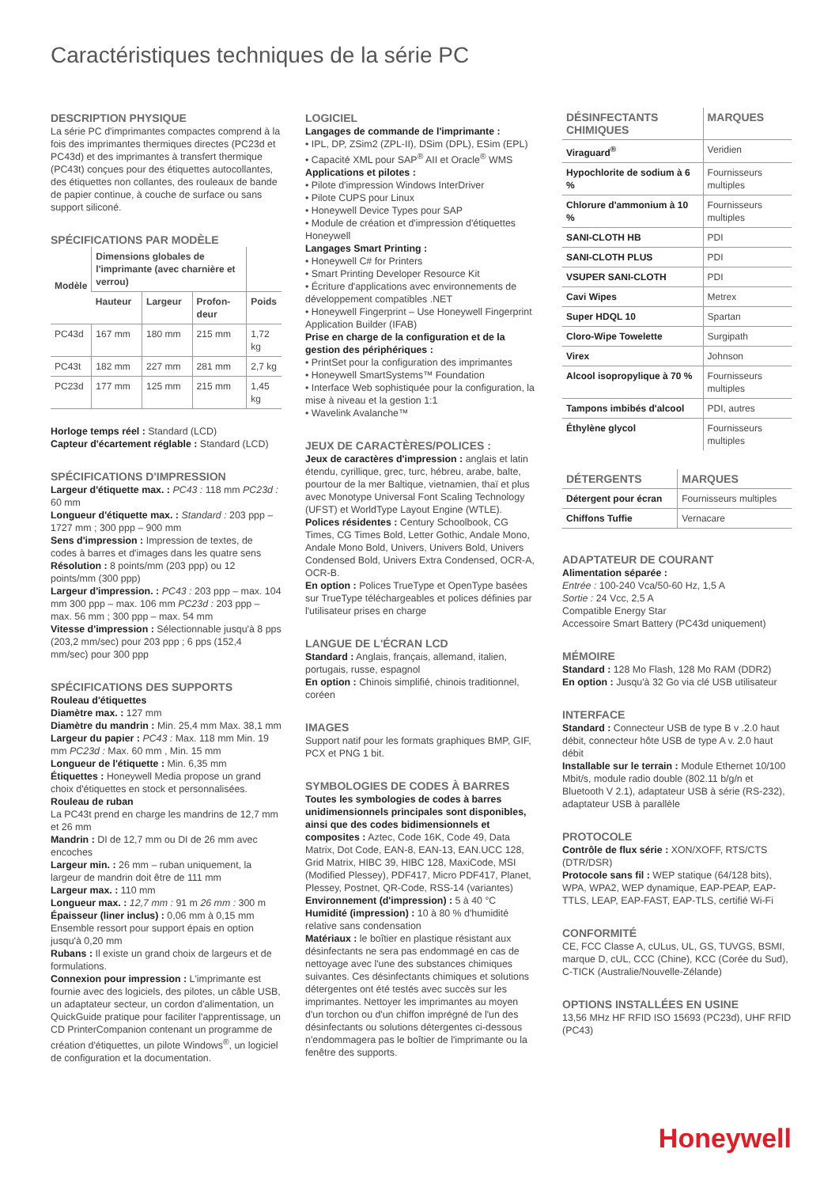Caractéristiques techniques de la série PC
DESCRIPTION PHYSIQUE
La série PC d'imprimantes compactes comprend à la fois des imprimantes thermiques directes (PC23d et PC43d) et des imprimantes à transfert thermique (PC43t) conçues pour des étiquettes autocollantes, des étiquettes non collantes, des rouleaux de bande de papier continue, à couche de surface ou sans support siliconé.
SPÉCIFICATIONS PAR MODÈLE
| Modèle | Dimensions globales de l'imprimante (avec charnière et verrou) | | | |
| --- | --- | --- | --- | --- |
| | Hauteur | Largeur | Profon-deur | Poids |
| PC43d | 167 mm | 180 mm | 215 mm | 1,72 kg |
| PC43t | 182 mm | 227 mm | 281 mm | 2,7 kg |
| PC23d | 177 mm | 125 mm | 215 mm | 1,45 kg |
Horloge temps réel : Standard (LCD)
Capteur d'écartement réglable : Standard (LCD)
SPÉCIFICATIONS D'IMPRESSION
Largeur d'étiquette max. : PC43 : 118 mm PC23d : 60 mm
Longueur d'étiquette max. : Standard : 203 ppp – 1727 mm ; 300 ppp – 900 mm
Sens d'impression : Impression de textes, de codes à barres et d'images dans les quatre sens
Résolution : 8 points/mm (203 ppp) ou 12 points/mm (300 ppp)
Largeur d'impression. : PC43 : 203 ppp – max. 104 mm 300 ppp – max. 106 mm PC23d : 203 ppp – max. 56 mm ; 300 ppp – max. 54 mm
Vitesse d'impression : Sélectionnable jusqu'à 8 pps (203,2 mm/sec) pour 203 ppp ; 6 pps (152,4 mm/sec) pour 300 ppp
SPÉCIFICATIONS DES SUPPORTS
Rouleau d'étiquettes
Diamètre max. : 127 mm
Diamètre du mandrin : Min. 25,4 mm Max. 38,1 mm
Largeur du papier : PC43 : Max. 118 mm Min. 19 mm PC23d : Max. 60 mm , Min. 15 mm
Longueur de l'étiquette : Min. 6,35 mm
Étiquettes : Honeywell Media propose un grand choix d'étiquettes en stock et personnalisées.
Rouleau de ruban
La PC43t prend en charge les mandrins de 12,7 mm et 26 mm
Mandrin : DI de 12,7 mm ou DI de 26 mm avec encoches
Largeur min. : 26 mm – ruban uniquement, la largeur de mandrin doit être de 111 mm
Largeur max. : 110 mm
Longueur max. : 12,7 mm : 91 m 26 mm : 300 m
Épaisseur (liner inclus) : 0,06 mm à 0,15 mm
Ensemble ressort pour support épais en option jusqu'à 0,20 mm
Rubans : Il existe un grand choix de largeurs et de formulations.
Connexion pour impression : L'imprimante est fournie avec des logiciels, des pilotes, un câble USB, un adaptateur secteur, un cordon d'alimentation, un QuickGuide pratique pour faciliter l'apprentissage, un CD PrinterCompanion contenant un programme de création d'étiquettes, un pilote Windows<sup>®</sup>, un logiciel de configuration et la documentation.
LOGICIEL
Langages de commande de l'imprimante :
• IPL, DP, ZSim2 (ZPL-II), DSim (DPL), ESim (EPL)
• Capacité XML pour SAP<sup>®</sup> AII et Oracle<sup>®</sup> WMS
Applications et pilotes :
• Pilote d'impression Windows InterDriver
• Pilote CUPS pour Linux
• Honeywell Device Types pour SAP
• Module de création et d'impression d'étiquettes Honeywell
Langages Smart Printing :
• Honeywell C# for Printers
• Smart Printing Developer Resource Kit
• Écriture d'applications avec environnements de développement compatibles .NET
• Honeywell Fingerprint – Use Honeywell Fingerprint Application Builder (IFAB)
Prise en charge de la configuration et de la gestion des périphériques :
• PrintSet pour la configuration des imprimantes
• Honeywell SmartSystems™ Foundation
• Interface Web sophistiquée pour la configuration, la mise à niveau et la gestion 1:1
• Wavelink Avalanche™
JEUX DE CARACTÈRES/POLICES :
Jeux de caractères d'impression : anglais et latin étendu, cyrillique, grec, turc, hébreu, arabe, balte, pourtour de la mer Baltique, vietnamien, thaï et plus avec Monotype Universal Font Scaling Technology (UFST) et WorldType Layout Engine (WTLE).
Polices résidentes : Century Schoolbook, CG Times, CG Times Bold, Letter Gothic, Andale Mono, Andale Mono Bold, Univers, Univers Bold, Univers Condensed Bold, Univers Extra Condensed, OCR-A, OCR-B.
En option : Polices TrueType et OpenType basées sur TrueType téléchargeables et polices définies par l'utilisateur prises en charge
LANGUE DE L'ÉCRAN LCD
Standard : Anglais, français, allemand, italien, portugais, russe, espagnol
En option : Chinois simplifié, chinois traditionnel, coréen
IMAGES
Support natif pour les formats graphiques BMP, GIF, PCX et PNG 1 bit.
SYMBOLOGIES DE CODES À BARRES
Toutes les symbologies de codes à barres unidimensionnels principales sont disponibles, ainsi que des codes bidimensionnels et composites : Aztec, Code 16K, Code 49, Data Matrix, Dot Code, EAN-8, EAN-13, EAN.UCC 128, Grid Matrix, HIBC 39, HIBC 128, MaxiCode, MSI (Modified Plessey), PDF417, Micro PDF417, Planet, Plessey, Postnet, QR-Code, RSS-14 (variantes)
Environnement (d'impression) : 5 à 40 °C
Humidité (impression) : 10 à 80 % d'humidité relative sans condensation
Matériaux : le boîtier en plastique résistant aux désinfectants ne sera pas endommagé en cas de nettoyage avec l'une des substances chimiques suivantes. Ces désinfectants chimiques et solutions détergentes ont été testés avec succès sur les imprimantes. Nettoyer les imprimantes au moyen d'un torchon ou d'un chiffon imprégné de l'un des désinfectants ou solutions détergentes ci-dessous n'endommagera pas le boîtier de l'imprimante ou la fenêtre des supports.
| DÉSINFECTANTS CHIMIQUES | MARQUES |
| --- | --- |
| Viraguard<sup>®</sup> | Veridien |
| Hypochlorite de sodium à 6 % | Fournisseurs multiples |
| Chlorure d'ammonium à 10 % | Fournisseurs multiples |
| SANI-CLOTH HB | PDI |
| SANI-CLOTH PLUS | PDI |
| VSUPER SANI-CLOTH | PDI |
| Cavi Wipes | Metrex |
| Super HDQL 10 | Spartan |
| Cloro-Wipe Towelette | Surgipath |
| Virex | Johnson |
| Alcool isopropylique à 70 % | Fournisseurs multiples |
| Tampons imbibés d'alcool | PDI, autres |
| Éthylène glycol | Fournisseurs multiples |
| DÉTERGENTS | MARQUES |
| --- | --- |
| Détergent pour écran | Fournisseurs multiples |
| Chiffons Tuffie | Vernacare |
ADAPTATEUR DE COURANT
Alimentation séparée :
Entrée : 100-240 Vca/50-60 Hz, 1,5 A
Sortie : 24 Vcc, 2,5 A
Compatible Energy Star
Accessoire Smart Battery (PC43d uniquement)
MÉMOIRE
Standard : 128 Mo Flash, 128 Mo RAM (DDR2)
En option : Jusqu'à 32 Go via clé USB utilisateur
INTERFACE
Standard : Connecteur USB de type B v .2.0 haut débit, connecteur hôte USB de type A v. 2.0 haut débit
Installable sur le terrain : Module Ethernet 10/100 Mbit/s, module radio double (802.11 b/g/n et Bluetooth V 2.1), adaptateur USB à série (RS-232), adaptateur USB à parallèle
PROTOCOLE
Contrôle de flux série : XON/XOFF, RTS/CTS (DTR/DSR)
Protocole sans fil : WEP statique (64/128 bits), WPA, WPA2, WEP dynamique, EAP-PEAP, EAP-TTLS, LEAP, EAP-FAST, EAP-TLS, certifié Wi-Fi
CONFORMITÉ
CE, FCC Classe A, cULus, UL, GS, TUVGS, BSMI, marque D, cUL, CCC (Chine), KCC (Corée du Sud), C-TICK (Australie/Nouvelle-Zélande)
OPTIONS INSTALLÉES EN USINE
13,56 MHz HF RFID ISO 15693 (PC23d), UHF RFID (PC43)
Honeywell